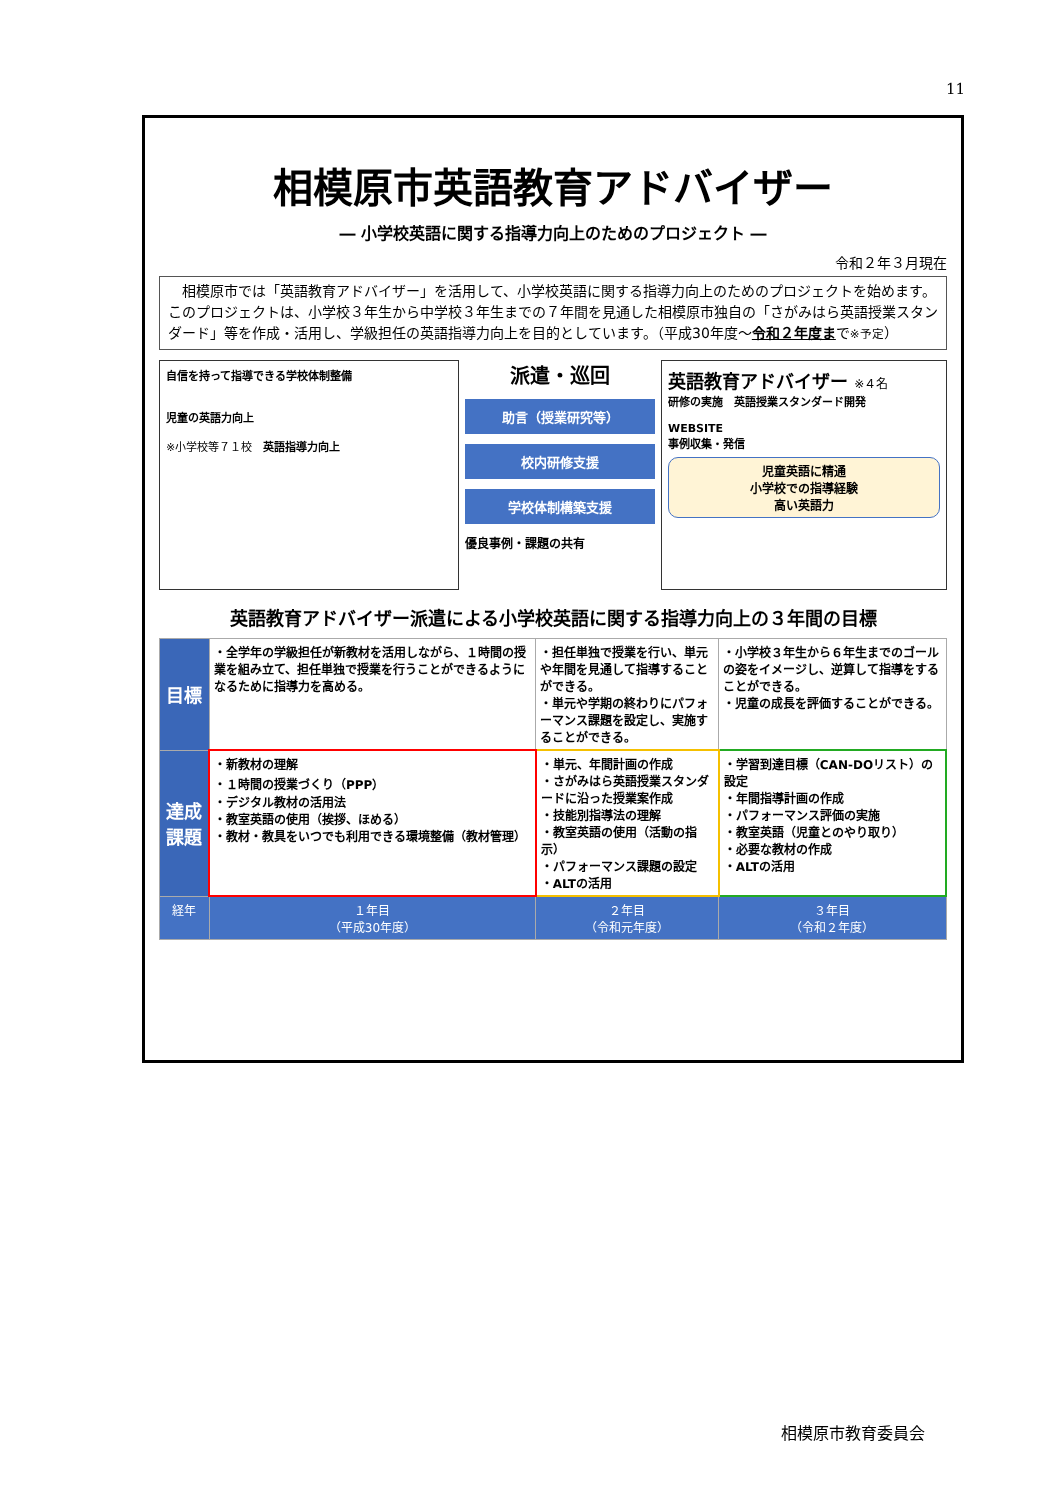11
相模原市英語教育アドバイザー
― 小学校英語に関する指導力向上のためのプロジェクト ―
令和２年３月現在
　相模原市では「英語教育アドバイザー」を活用して、小学校英語に関する指導力向上のためのプロジェクトを始めます。このプロジェクトは、小学校３年生から中学校３年生までの７年間を見通した相模原市独自の「さがみはら英語授業スタンダード」等を作成・活用し、学級担任の英語指導力向上を目的としています。（平成30年度～令和２年度まで※予定）
自信を持って指導できる学校体制整備
児童の英語力向上
※小学校等７１校　英語指導力向上
派遣・巡回
助言（授業研究等）
校内研修支援
学校体制構築支援
優良事例・課題の共有
英語教育アドバイザー ※４名
研修の実施　英語授業スタンダード開発
WEBSITE
事例収集・発信
児童英語に精通
小学校での指導経験
高い英語力
英語教育アドバイザー派遣による小学校英語に関する指導力向上の３年間の目標
| 目標 | ・全学年の学級担任が新教材を活用しながら、１時間の授業を組み立て、担任単独で授業を行うことができるようになるために指導力を高める。 | ・担任単独で授業を行い、単元や年間を見通して指導することができる。 ・単元や学期の終わりにパフォーマンス課題を設定し、実施することができる。 | ・小学校３年生から６年生までのゴールの姿をイメージし、逆算して指導をすることができる。 ・児童の成長を評価することができる。 |
| 達成課題 | ・新教材の理解 ・１時間の授業づくり（PPP） ・デジタル教材の活用法 ・教室英語の使用（挨拶、ほめる） ・教材・教具をいつでも利用できる環境整備（教材管理） | ・単元、年間計画の作成 ・さがみはら英語授業スタンダードに沿った授業案作成 ・技能別指導法の理解 ・教室英語の使用（活動の指示） ・パフォーマンス課題の設定 ・ALTの活用 | ・学習到達目標（CAN-DOリスト）の設定 ・年間指導計画の作成 ・パフォーマンス評価の実施 ・教室英語（児童とのやり取り） ・必要な教材の作成 ・ALTの活用 |
| 経年 | １年目 （平成30年度） | ２年目 （令和元年度） | ３年目 （令和２年度） |
相模原市教育委員会